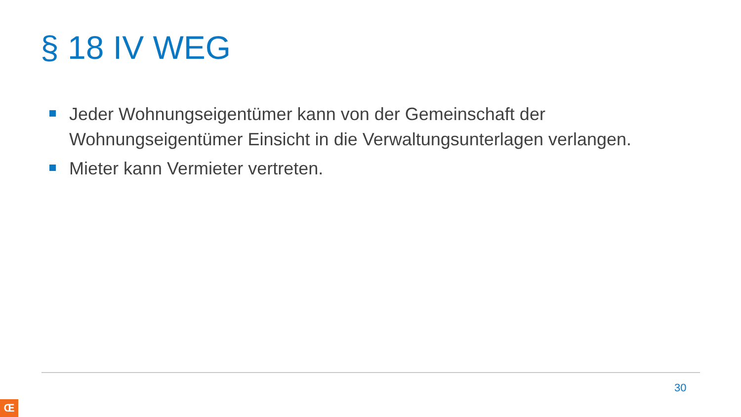§ 18 IV WEG
Jeder Wohnungseigentümer kann von der Gemeinschaft der Wohnungseigentümer Einsicht in die Verwaltungsunterlagen verlangen.
Mieter kann Vermieter vertreten.
30
Œ